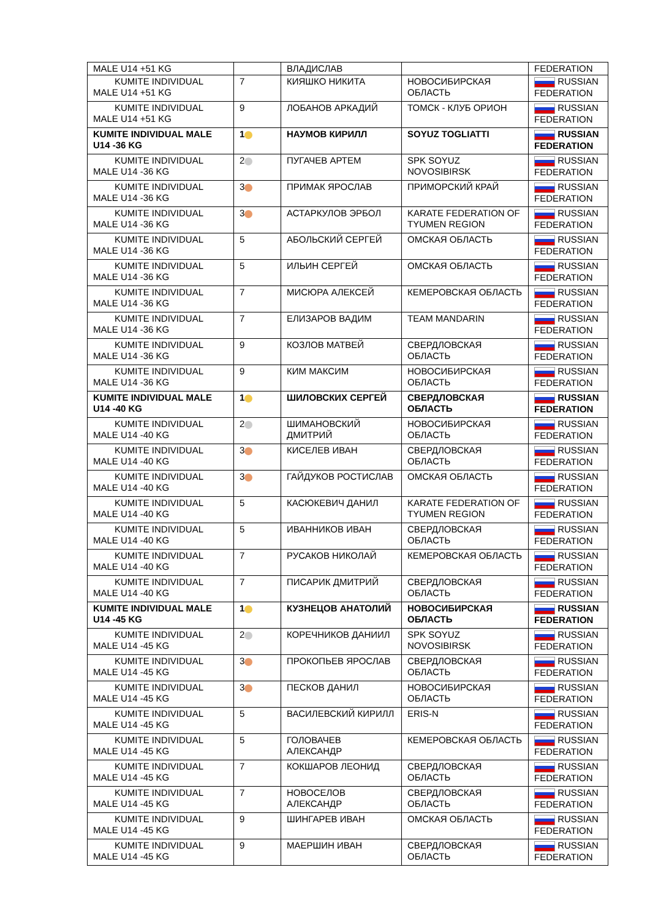| MALE U14 +51 KG | | ВЛАДИСЛАВ | | FEDERATION |
| KUMITE INDIVIDUAL MALE U14 +51 KG | 7 | КИЯШКО НИКИТА | НОВОСИБИРСКАЯ ОБЛАСТЬ | RUSSIAN FEDERATION |
| KUMITE INDIVIDUAL MALE U14 +51 KG | 9 | ЛОБАНОВ АРКАДИЙ | ТОМСК - КЛУБ ОРИОН | RUSSIAN FEDERATION |
| KUMITE INDIVIDUAL MALE U14 -36 KG | 1 | НАУМОВ КИРИЛЛ | SOYUZ TOGLIATTI | RUSSIAN FEDERATION |
| KUMITE INDIVIDUAL MALE U14 -36 KG | 2 | ПУГАЧЕВ АРТЕМ | SPK SOYUZ NOVOSIBIRSK | RUSSIAN FEDERATION |
| KUMITE INDIVIDUAL MALE U14 -36 KG | 3 | ПРИМАК ЯРОСЛАВ | ПРИМОРСКИЙ КРАЙ | RUSSIAN FEDERATION |
| KUMITE INDIVIDUAL MALE U14 -36 KG | 3 | АСТАРКУЛОВ ЭРБОЛ | KARATE FEDERATION OF TYUMEN REGION | RUSSIAN FEDERATION |
| KUMITE INDIVIDUAL MALE U14 -36 KG | 5 | АБОЛЬСКИЙ СЕРГЕЙ | ОМСКАЯ ОБЛАСТЬ | RUSSIAN FEDERATION |
| KUMITE INDIVIDUAL MALE U14 -36 KG | 5 | ИЛЬИН СЕРГЕЙ | ОМСКАЯ ОБЛАСТЬ | RUSSIAN FEDERATION |
| KUMITE INDIVIDUAL MALE U14 -36 KG | 7 | МИСЮРА АЛЕКСЕЙ | КЕМЕРОВСКАЯ ОБЛАСТЬ | RUSSIAN FEDERATION |
| KUMITE INDIVIDUAL MALE U14 -36 KG | 7 | ЕЛИЗАРОВ ВАДИМ | TEAM MANDARIN | RUSSIAN FEDERATION |
| KUMITE INDIVIDUAL MALE U14 -36 KG | 9 | КОЗЛОВ МАТВЕЙ | СВЕРДЛОВСКАЯ ОБЛАСТЬ | RUSSIAN FEDERATION |
| KUMITE INDIVIDUAL MALE U14 -36 KG | 9 | КИМ МАКСИМ | НОВОСИБИРСКАЯ ОБЛАСТЬ | RUSSIAN FEDERATION |
| KUMITE INDIVIDUAL MALE U14 -40 KG | 1 | ШИЛОВСКИХ СЕРГЕЙ | СВЕРДЛОВСКАЯ ОБЛАСТЬ | RUSSIAN FEDERATION |
| KUMITE INDIVIDUAL MALE U14 -40 KG | 2 | ШИМАНОВСКИЙ ДМИТРИЙ | НОВОСИБИРСКАЯ ОБЛАСТЬ | RUSSIAN FEDERATION |
| KUMITE INDIVIDUAL MALE U14 -40 KG | 3 | КИСЕЛЕВ ИВАН | СВЕРДЛОВСКАЯ ОБЛАСТЬ | RUSSIAN FEDERATION |
| KUMITE INDIVIDUAL MALE U14 -40 KG | 3 | ГАЙДУКОВ РОСТИСЛАВ | ОМСКАЯ ОБЛАСТЬ | RUSSIAN FEDERATION |
| KUMITE INDIVIDUAL MALE U14 -40 KG | 5 | КАСЮКЕВИЧ ДАНИЛ | KARATE FEDERATION OF TYUMEN REGION | RUSSIAN FEDERATION |
| KUMITE INDIVIDUAL MALE U14 -40 KG | 5 | ИВАННИКОВ ИВАН | СВЕРДЛОВСКАЯ ОБЛАСТЬ | RUSSIAN FEDERATION |
| KUMITE INDIVIDUAL MALE U14 -40 KG | 7 | РУСАКОВ НИКОЛАЙ | КЕМЕРОВСКАЯ ОБЛАСТЬ | RUSSIAN FEDERATION |
| KUMITE INDIVIDUAL MALE U14 -40 KG | 7 | ПИСАРИК ДМИТРИЙ | СВЕРДЛОВСКАЯ ОБЛАСТЬ | RUSSIAN FEDERATION |
| KUMITE INDIVIDUAL MALE U14 -45 KG | 1 | КУЗНЕЦОВ АНАТОЛИЙ | НОВОСИБИРСКАЯ ОБЛАСТЬ | RUSSIAN FEDERATION |
| KUMITE INDIVIDUAL MALE U14 -45 KG | 2 | КОРЕЧНИКОВ ДАНИИЛ | SPK SOYUZ NOVOSIBIRSK | RUSSIAN FEDERATION |
| KUMITE INDIVIDUAL MALE U14 -45 KG | 3 | ПРОКОПЬЕВ ЯРОСЛАВ | СВЕРДЛОВСКАЯ ОБЛАСТЬ | RUSSIAN FEDERATION |
| KUMITE INDIVIDUAL MALE U14 -45 KG | 3 | ПЕСКОВ ДАНИЛ | НОВОСИБИРСКАЯ ОБЛАСТЬ | RUSSIAN FEDERATION |
| KUMITE INDIVIDUAL MALE U14 -45 KG | 5 | ВАСИЛЕВСКИЙ КИРИЛЛ | ERIS-N | RUSSIAN FEDERATION |
| KUMITE INDIVIDUAL MALE U14 -45 KG | 5 | ГОЛОВАЧЕВ АЛЕКСАНДР | КЕМЕРОВСКАЯ ОБЛАСТЬ | RUSSIAN FEDERATION |
| KUMITE INDIVIDUAL MALE U14 -45 KG | 7 | КОКШАРОВ ЛЕОНИД | СВЕРДЛОВСКАЯ ОБЛАСТЬ | RUSSIAN FEDERATION |
| KUMITE INDIVIDUAL MALE U14 -45 KG | 7 | НОВОСЕЛОВ АЛЕКСАНДР | СВЕРДЛОВСКАЯ ОБЛАСТЬ | RUSSIAN FEDERATION |
| KUMITE INDIVIDUAL MALE U14 -45 KG | 9 | ШИНГАРЕВ ИВАН | ОМСКАЯ ОБЛАСТЬ | RUSSIAN FEDERATION |
| KUMITE INDIVIDUAL MALE U14 -45 KG | 9 | МАЕРШИН ИВАН | СВЕРДЛОВСКАЯ ОБЛАСТЬ | RUSSIAN FEDERATION |